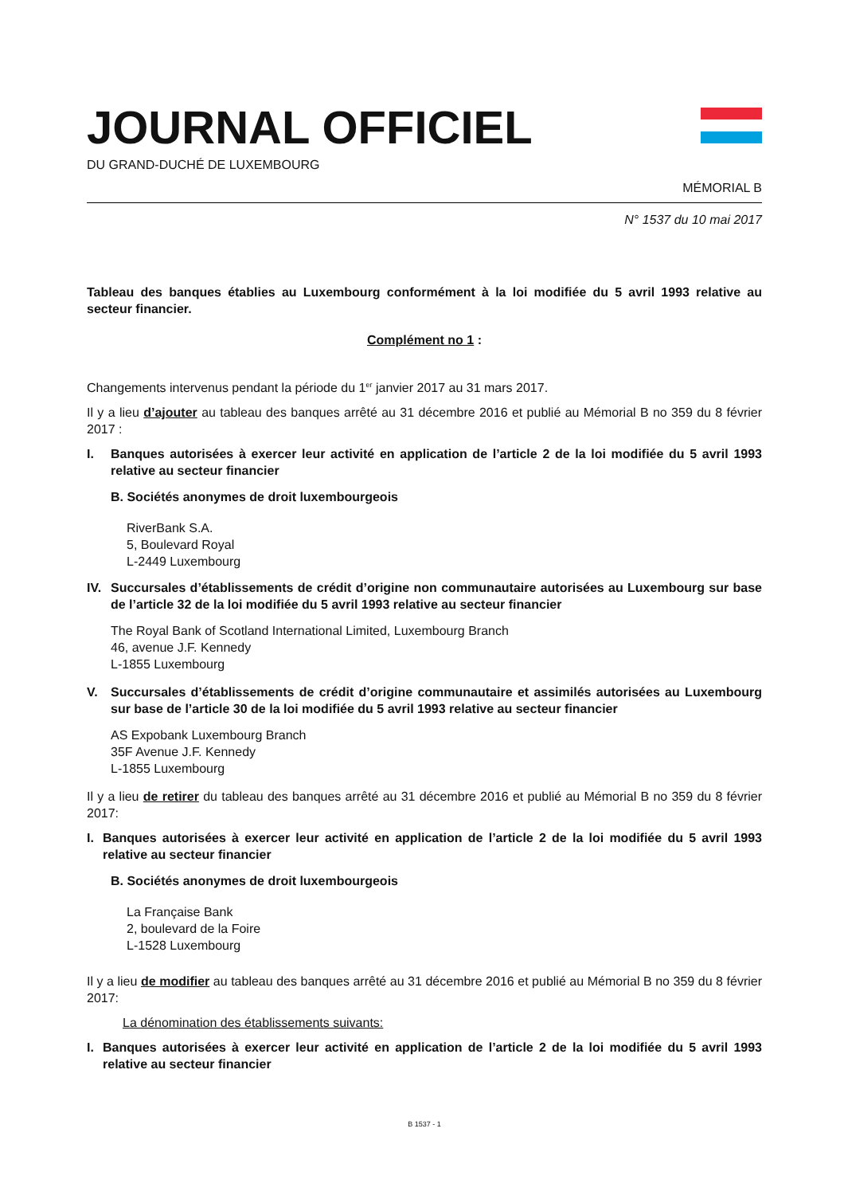JOURNAL OFFICIEL
DU GRAND-DUCHÉ DE LUXEMBOURG
MÉMORIAL B
N° 1537 du 10 mai 2017
Tableau des banques établies au Luxembourg conformément à la loi modifiée du 5 avril 1993 relative au secteur financier.
Complément no 1 :
Changements intervenus pendant la période du 1<sup>er</sup> janvier 2017 au 31 mars 2017.
Il y a lieu d’ajouter au tableau des banques arrêté au 31 décembre 2016 et publié au Mémorial B no 359 du 8 février 2017 :
I. Banques autorisées à exercer leur activité en application de l’article 2 de la loi modifiée du 5 avril 1993 relative au secteur financier
B. Sociétés anonymes de droit luxembourgeois
RiverBank S.A.
5, Boulevard Royal
L-2449 Luxembourg
IV. Succursales d’établissements de crédit d’origine non communautaire autorisées au Luxembourg sur base de l’article 32 de la loi modifiée du 5 avril 1993 relative au secteur financier
The Royal Bank of Scotland International Limited, Luxembourg Branch
46, avenue J.F. Kennedy
L-1855 Luxembourg
V. Succursales d’établissements de crédit d’origine communautaire et assimilés autorisées au Luxembourg sur base de l’article 30 de la loi modifiée du 5 avril 1993 relative au secteur financier
AS Expobank Luxembourg Branch
35F Avenue J.F. Kennedy
L-1855 Luxembourg
Il y a lieu de retirer du tableau des banques arrêté au 31 décembre 2016 et publié au Mémorial B no 359 du 8 février 2017:
I. Banques autorisées à exercer leur activité en application de l’article 2 de la loi modifiée du 5 avril 1993 relative au secteur financier
B. Sociétés anonymes de droit luxembourgeois
La Française Bank
2, boulevard de la Foire
L-1528 Luxembourg
Il y a lieu de modifier au tableau des banques arrêté au 31 décembre 2016 et publié au Mémorial B no 359 du 8 février 2017:
La dénomination des établissements suivants:
I. Banques autorisées à exercer leur activité en application de l’article 2 de la loi modifiée du 5 avril 1993 relative au secteur financier
B 1537 - 1